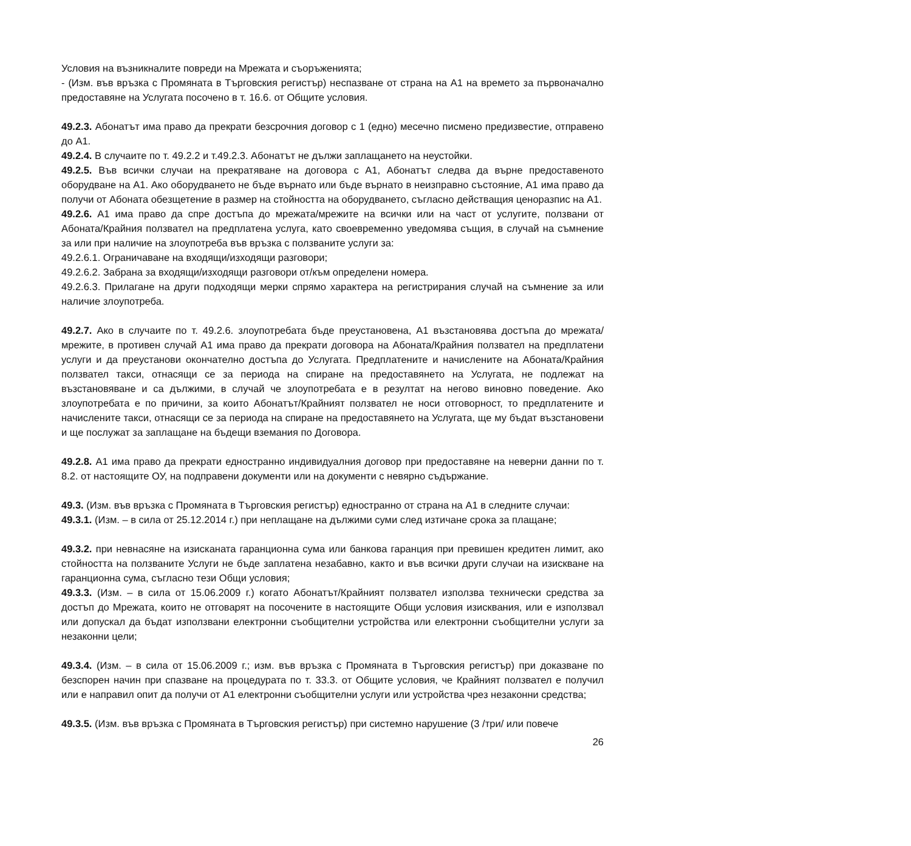Условия на възникналите повреди на Мрежата и съоръженията;
- (Изм. във връзка с Промяната в Търговския регистър) неспазване от страна на А1 на времето за първоначално предоставяне на Услугата посочено в т. 16.6. от Общите условия.
49.2.3. Абонатът има право да прекрати безсрочния договор с 1 (едно) месечно писмено предизвестие, отправено до А1.
49.2.4. В случаите по т. 49.2.2 и т.49.2.3. Абонатът не дължи заплащането на неустойки.
49.2.5. Във всички случаи на прекратяване на договора с А1, Абонатът следва да върне предоставеното оборудване на А1. Ако оборудването не бъде върнато или бъде върнато в неизправно състояние, А1 има право да получи от Абоната обезщетение в размер на стойността на оборудването, съгласно действащия ценоразпис на А1.
49.2.6. А1 има право да спре достъпа до мрежата/мрежите на всички или на част от услугите, ползвани от Абоната/Крайния ползвател на предплатена услуга, като своевременно уведомява същия, в случай на съмнение за или при наличие на злоупотреба във връзка с ползваните услуги за:
49.2.6.1. Ограничаване на входящи/изходящи разговори;
49.2.6.2. Забрана за входящи/изходящи разговори от/към определени номера.
49.2.6.3. Прилагане на други подходящи мерки спрямо характера на регистрирания случай на съмнение за или наличие злоупотреба.
49.2.7. Ако в случаите по т. 49.2.6. злоупотребата бъде преустановена, А1 възстановява достъпа до мрежата/мрежите, в противен случай А1 има право да прекрати договора на Абоната/Крайния ползвател на предплатени услуги и да преустанови окончателно достъпа до Услугата. Предплатените и начислените на Абоната/Крайния ползвател такси, отнасящи се за периода на спиране на предоставянето на Услугата, не подлежат на възстановяване и са дължими, в случай че злоупотребата е в резултат на негово виновно поведение. Ако злоупотребата е по причини, за които Абонатът/Крайният ползвател не носи отговорност, то предплатените и начислените такси, отнасящи се за периода на спиране на предоставянето на Услугата, ще му бъдат възстановени и ще послужат за заплащане на бъдещи вземания по Договора.
49.2.8. А1 има право да прекрати едностранно индивидуалния договор при предоставяне на неверни данни по т. 8.2. от настоящите ОУ, на подправени документи или на документи с невярно съдържание.
49.3. (Изм. във връзка с Промяната в Търговския регистър) едностранно от страна на А1 в следните случаи:
49.3.1. (Изм. – в сила от 25.12.2014 г.) при неплащане на дължими суми след изтичане срока за плащане;
49.3.2. при невнасяне на изисканата гаранционна сума или банкова гаранция при превишен кредитен лимит, ако стойността на ползваните Услуги не бъде заплатена незабавно, както и във всички други случаи на изискване на гаранционна сума, съгласно тези Общи условия;
49.3.3. (Изм. – в сила от 15.06.2009 г.) когато Абонатът/Крайният ползвател използва технически средства за достъп до Мрежата, които не отговарят на посочените в настоящите Общи условия изисквания, или е използвал или допускал да бъдат използвани електронни съобщителни устройства или електронни съобщителни услуги за незаконни цели;
49.3.4. (Изм. – в сила от 15.06.2009 г.; изм. във връзка с Промяната в Търговския регистър) при доказване по безспорен начин при спазване на процедурата по т. 33.3. от Общите условия, че Крайният ползвател е получил или е направил опит да получи от А1 електронни съобщителни услуги или устройства чрез незаконни средства;
49.3.5. (Изм. във връзка с Промяната в Търговския регистър) при системно нарушение (3 /три/ или повече
26